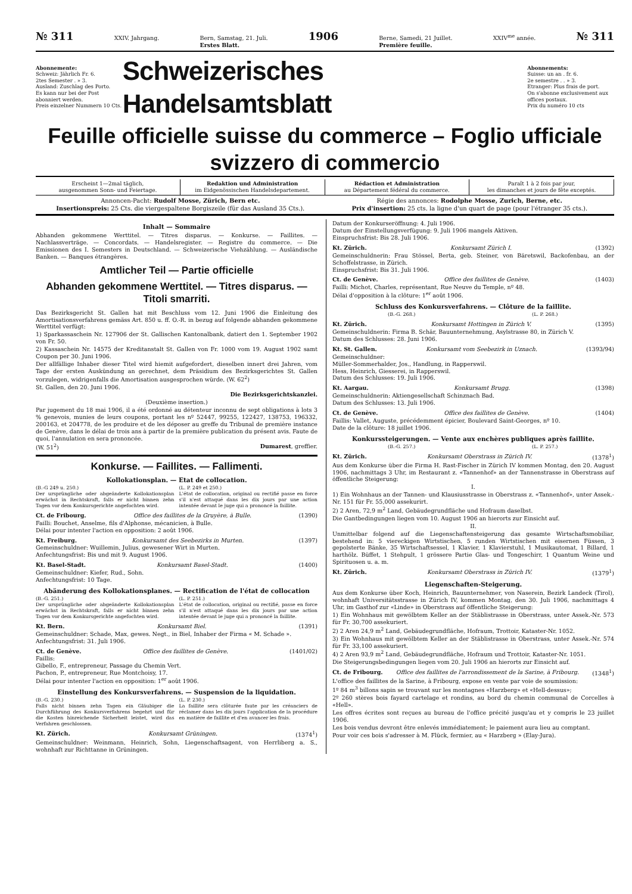№ 311 XXIV. Jahrgang. Bern, Samstag, 21. Juli.
Erstes Blatt. 1906 Berne, Samedi, 21 Juillet.
Première feuille. XXIV<sup>me</sup> année. № 311
Abonnemente:
Schweiz: Jährlich Fr. 6.
2tes Semester . » 3.
Ausland: Zuschlag des Porto.
Es kann nur bei der Post abonniert werden.
Preis einzelner Nummern 10 Cts.
Schweizerisches Handelsamtsblatt
Abonnements:
Suisse: un an . fr. 6.
2e semestre . . » 3.
Etranger: Plus frais de port.
On s'abonne exclusivement aux offices postaux.
Prix du numéro 10 cts
Feuille officielle suisse du commerce – Foglio ufficiale svizzero di commercio
Erscheint 1—2mal täglich,
ausgenommen Sonn- und Feiertage.
Redaktion und Administration
im Eidgenössischen Handelsdepartement.
Rédaction et Administration
au Département fédéral du commerce.
Paraît 1 à 2 fois par jour,
les dimanches et jours de fête exceptés.
Annoncen-Pacht: Rudolf Mosse, Zürich, Bern etc.
Insertionspreis: 25 Cts. die viergespaltene Borgiszeile (für das Ausland 35 Cts.).
Régie des annonces: Rodolphe Mosse, Zurich, Berne, etc.
Prix d'insertion: 25 cts. la ligne d'un quart de page (pour l'étranger 35 cts.).
Inhalt — Sommaire
Abhanden gekommene Werttitel. — Titres disparus. — Konkurse. — Faillites. — Nachlassverträge. — Concordats. — Handelsregister. — Registre du commerce. — Die Emissionen des I. Semesters in Deutschland. — Schweizerische Viehzählung. — Ausländische Banken. — Banques étrangères.
Amtlicher Teil — Partie officielle
Abhanden gekommene Werttitel. — Titres disparus. — Titoli smarriti.
Das Bezirksgericht St. Gallen hat mit Beschluss vom 12. Juni 1906 die Einleitung des Amortisationsverfahrens gemäss Art. 850 u. ff. O.-R. in bezug auf folgende abhanden gekommene Werttitel verfügt:
1) Sparkassaschein Nr. 127906 der St. Gallischen Kantonalbank, datiert den 1. September 1902 von Fr. 50.
2) Kassaschein Nr. 14575 der Kreditanstalt St. Gallen von Fr. 1000 vom 19. August 1902 samt Coupon per 30. Juni 1906.
Der allfällige Inhaber dieser Titel wird hiemit aufgefordert, dieselben innert drei Jahren, vom Tage der ersten Auskündung an gerechnet, dem Präsidium des Bezirksgerichtes St. Gallen vorzulegen, widrigenfalls die Amortisation ausgesprochen würde. (W. 62<sup>2</sup>)
St. Gallen, den 20. Juni 1906.
Die Bezirksgerichtskanzlei.
(Deuxième insertion.)
Par jugement du 18 mai 1906, il a été ordonné au détenteur inconnu de sept obligations à lots 3 % genevois, munies de leurs coupons, portant les nº 52447, 99255, 122427, 138753, 196332, 200163, et 204778, de les produire et de les déposer au greffe du Tribunal de première instance de Genève, dans le délai de trois ans à partir de la première publication du présent avis. Faute de quoi, l'annulation en sera prononcée.
(W. 51<sup>2</sup>) Dumarest, greffier.
Konkurse. — Faillites. — Fallimenti.
Kollokationsplan. — Etat de collocation.
(B.-G 249 u. 250.)
Der ursprüngliche oder abgeänderte Kollokationsplan erwächst in Rechtskraft, falls er nicht binnen zehn Tagen vor dem Konkursgerichte angefochten wird.
(L. P. 249 et 250.)
L'état de collocation, original ou rectifié passe en force s'il n'est attaqué dans les dix jours par une action intentée devant le juge qui a prononcé la faillite.
Ct. de Fribourg. Office des faillites de la Gruyère, à Bulle. (1390)
Failli: Bouchet, Anselme, fils d'Alphonse, mécanicien, à Bulle.
Délai pour intenter l'action en opposition: 2 août 1906.
Kt. Freiburg. Konkursamt des Seebezirks in Murten. (1397)
Gemeinschuldner: Wuillemin, Julius, gewesener Wirt in Murten.
Anfechtungsfrist: Bis und mit 9. August 1906.
Kt. Basel-Stadt. Konkursamt Basel-Stadt. (1400)
Gemeinschuldner: Kiefer, Rud., Sohn.
Anfechtungsfrist: 10 Tage.
Abänderung des Kollokationsplanes. — Rectification de l'état de collocation
(B.-G. 251.)
Der ursprüngliche oder abgeänderte Kollokationsplan erwächst in Rechtskraft, falls er nicht binnen zehn Tagen vor dem Konkursgerichte angefochten wird.
(L. P. 251.)
L'état de collocation, original ou rectifié, passe en force s'il n'est attaqué dans les dix jours par une action intentée devant le juge qui a prononcé la faillite.
Kt. Bern. Konkursamt Biel. (1391)
Gemeinschuldner: Schade, Max, gewes. Negt., in Biel, Inhaber der Firma « M. Schade ».
Anfechtungsfrist: 31. Juli 1906.
Ct. de Genève. Office des faillites de Genève. (1401/02)
Faillis:
Gibello, F., entrepreneur, Passage du Chemin Vert.
Pachon, P., entrepreneur, Rue Montchoisy, 17.
Délai pour intenter l'action en opposition: 1<sup>er</sup> août 1906.
Einstellung des Konkursverfahrens. — Suspension de la liquidation.
(B.-G. 230.)
Falls nicht binnen zehn Tagen ein Gläubiger die Durchführung des Konkursverfahrens begehrt und für die Kosten hinreichende Sicherheit leistet, wird das Verfahren geschlossen.
(L. P. 230.)
La faillite sera clôturée faute par les créanciers de réclamer dans les dix jours l'application de la procédure en matière de faillite et d'en avancer les frais.
Kt. Zürich. Konkursamt Grüningen. (1374<sup>1</sup>)
Gemeinschuldner: Weinmann, Heinrich, Sohn, Liegenschaftsagent, von Herrliberg a. S., wohnhaft zur Richttanne in Grüningen.
Datum der Konkurseröffnung: 4. Juli 1906.
Datum der Einstellungsverfügung: 9. Juli 1906 mangels Aktiven.
Einspruchsfrist: Bis 28. Juli 1906.
Kt. Zürich. Konkursamt Zürich I. (1392)
Gemeinschuldnerin: Frau Stössel, Berta, geb. Steiner, von Bäretswil, Backofenbau, an der Schoffelstrasse, in Zürich.
Einspruchsfrist: Bis 31. Juli 1906.
Ct. de Genève. Office des faillites de Genève. (1403)
Failli: Michot, Charles, représentant, Rue Neuve du Temple, nº 48.
Délai d'opposition à la clôture: 1<sup>er</sup> août 1906.
Schluss des Konkursverfahrens. — Clôture de la faillite.
(B.-G. 268.) (L. P. 268.)
Kt. Zürich. Konkursamt Hottingen in Zürich V. (1395)
Gemeinschuldnerin: Firma B. Schär, Bauunternehmung, Asylstrasse 80, in Zürich V.
Datum des Schlusses: 28. Juni 1906.
Kt. St. Gallen. Konkursamt vom Seebezirk in Uznach. (1393/94)
Gemeinschuldner:
Müller-Sommerhalder, Jos., Handlung, in Rapperswil.
Hess, Heinrich, Giesserei, in Rapperswil.
Datum des Schlusses: 19. Juli 1906.
Kt. Aargau. Konkursamt Brugg. (1398)
Gemeinschuldnerin: Aktiengesellschaft Schinznach Bad.
Datum des Schlusses: 13. Juli 1906.
Ct. de Genève. Office des faillites de Genève. (1404)
Faillis: Vallet, Auguste, précédemment épicier, Boulevard Saint-Georges, nº 10.
Date de la clôture: 18 juillet 1906.
Konkurssteigerungen. — Vente aux enchères publiques après faillite.
(B.-G. 257.) (L. P. 257.)
Kt. Zürich. Konkursamt Oberstrass in Zürich IV. (1378<sup>1</sup>)
Aus dem Konkurse über die Firma H. Rast-Fischer in Zürich IV kommen Montag, den 20. August 1906, nachmittags 3 Uhr, im Restaurant z. «Tannenhof» an der Tannenstrasse in Oberstrass auf öffentliche Steigerung:
I.
1) Ein Wohnhaus an der Tannen- und Klausiusstrasse in Oberstrass z. «Tannenhof», unter Assek.-Nr. 151 für Fr. 55,000 assekurirt.
2) 2 Aren, 72,9 m<sup>2</sup> Land, Gebäudegrundfläche und Hofraum daselbst.
Die Gantbedingungen liegen vom 10. August 1906 an hierorts zur Einsicht auf.
II.
Unmittelbar folgend auf die Liegenschaftensteigerung das gesamte Wirtschaftsmobiliar, bestehend in: 5 viereckigen Wirtstischen, 5 runden Wirtstischen mit eisernen Füssen, 3 gepolsterte Bänke, 35 Wirtschaftsessel, 1 Klavier, 1 Klavierstuhl, 1 Musikautomat, 1 Billard, 1 harthölz. Büffet, 1 Stehpult, 1 grössere Partie Glas- und Tongeschirr, 1 Quantum Weine und Spirituosen u. a. m.
Kt. Zürich. Konkursamt Oberstrass in Zürich IV. (1379<sup>1</sup>)
Liegenschaften-Steigerung.
Aus dem Konkurse über Koch, Heinrich, Bauunternehmer, von Naserein, Bezirk Landeck (Tirol), wohnhaft Universitätsstrasse in Zürich IV, kommen Montag, den 30. Juli 1906, nachmittags 4 Uhr, im Gasthof zur «Linde» in Oberstrass auf öffentliche Steigerung:
1) Ein Wohnhaus mit gewölbtem Keller an der Stäblistrasse in Oberstrass, unter Assek.-Nr. 573 für Fr. 30,700 assekuriert.
2) 2 Aren 24,9 m<sup>2</sup> Land, Gebäudegrundfläche, Hofraum, Trottoir, Kataster-Nr. 1052.
3) Ein Wohnhaus mit gewölbtem Keller an der Stäblistrasse in Oberstrass, unter Assek.-Nr. 574 für Fr. 33,100 assekuriert.
4) 2 Aren 93,9 m<sup>2</sup> Land, Gebäudegrundfläche, Hofraum und Trottoir, Kataster-Nr. 1051.
Die Steigerungsbedingungen liegen vom 20. Juli 1906 an hierorts zur Einsicht auf.
Ct. de Fribourg. Office des faillites de l'arrondissement de la Sarine, à Fribourg. (1348<sup>1</sup>)
L'office des faillites de la Sarine, à Fribourg, expose en vente par voie de soumission:
1º 84 m<sup>3</sup> billons sapin se trouvant sur les montagnes «Harzberg» et «Hell-dessus»;
2º 260 stères bois fayard cartelage et rondins, au bord du chemin communal de Corcelles à «Hell».
Les offres écrites sont reçues au bureau de l'office précité jusqu'au et y compris le 23 juillet 1906.
Les bois vendus devront être enlevés immédiatement; le paiement aura lieu au comptant.
Pour voir ces bois s'adresser à M. Flück, fermier, au « Harzberg » (Elay-Jura).